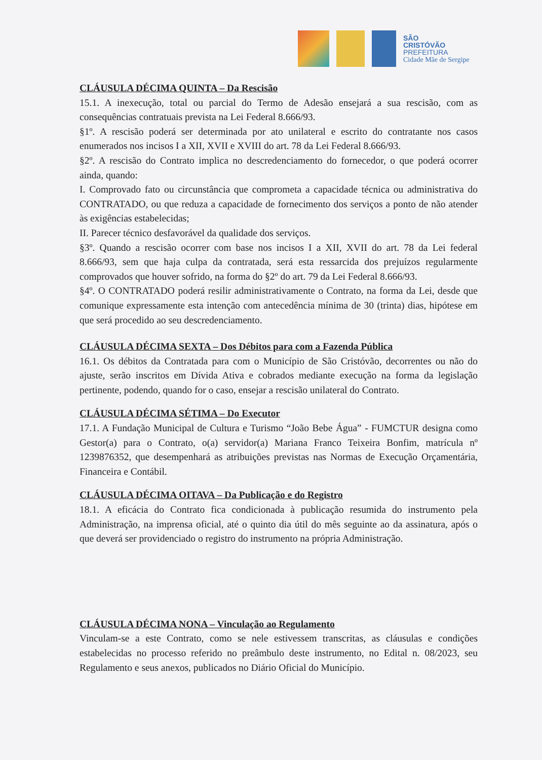SÃO
CRISTÓVÃO
PREFEITURA
Cidade Mãe de Sergipe
CLÁUSULA DÉCIMA QUINTA – Da Rescisão
15.1. A inexecução, total ou parcial do Termo de Adesão ensejará a sua rescisão, com as consequências contratuais prevista na Lei Federal 8.666/93.
§1º. A rescisão poderá ser determinada por ato unilateral e escrito do contratante nos casos enumerados nos incisos I a XII, XVII e XVIII do art. 78 da Lei Federal 8.666/93.
§2º. A rescisão do Contrato implica no descredenciamento do fornecedor, o que poderá ocorrer ainda, quando:
I. Comprovado fato ou circunstância que comprometa a capacidade técnica ou administrativa do CONTRATADO, ou que reduza a capacidade de fornecimento dos serviços a ponto de não atender às exigências estabelecidas;
II. Parecer técnico desfavorável da qualidade dos serviços.
§3º. Quando a rescisão ocorrer com base nos incisos I a XII, XVII do art. 78 da Lei federal 8.666/93, sem que haja culpa da contratada, será esta ressarcida dos prejuízos regularmente comprovados que houver sofrido, na forma do §2º do art. 79 da Lei Federal 8.666/93.
§4º. O CONTRATADO poderá resilir administrativamente o Contrato, na forma da Lei, desde que comunique expressamente esta intenção com antecedência mínima de 30 (trinta) dias, hipótese em que será procedido ao seu descredenciamento.
CLÁUSULA DÉCIMA SEXTA – Dos Débitos para com a Fazenda Pública
16.1. Os débitos da Contratada para com o Município de São Cristóvão, decorrentes ou não do ajuste, serão inscritos em Dívida Ativa e cobrados mediante execução na forma da legislação pertinente, podendo, quando for o caso, ensejar a rescisão unilateral do Contrato.
CLÁUSULA DÉCIMA SÉTIMA – Do Executor
17.1. A Fundação Municipal de Cultura e Turismo “João Bebe Água” - FUMCTUR designa como Gestor(a) para o Contrato, o(a) servidor(a) Mariana Franco Teixeira Bonfim, matrícula nº 1239876352, que desempenhará as atribuições previstas nas Normas de Execução Orçamentária, Financeira e Contábil.
CLÁUSULA DÉCIMA OITAVA – Da Publicação e do Registro
18.1. A eficácia do Contrato fica condicionada à publicação resumida do instrumento pela Administração, na imprensa oficial, até o quinto dia útil do mês seguinte ao da assinatura, após o que deverá ser providenciado o registro do instrumento na própria Administração.
CLÁUSULA DÉCIMA NONA – Vinculação ao Regulamento
Vinculam-se a este Contrato, como se nele estivessem transcritas, as cláusulas e condições estabelecidas no processo referido no preâmbulo deste instrumento, no Edital n. 08/2023, seu Regulamento e seus anexos, publicados no Diário Oficial do Município.